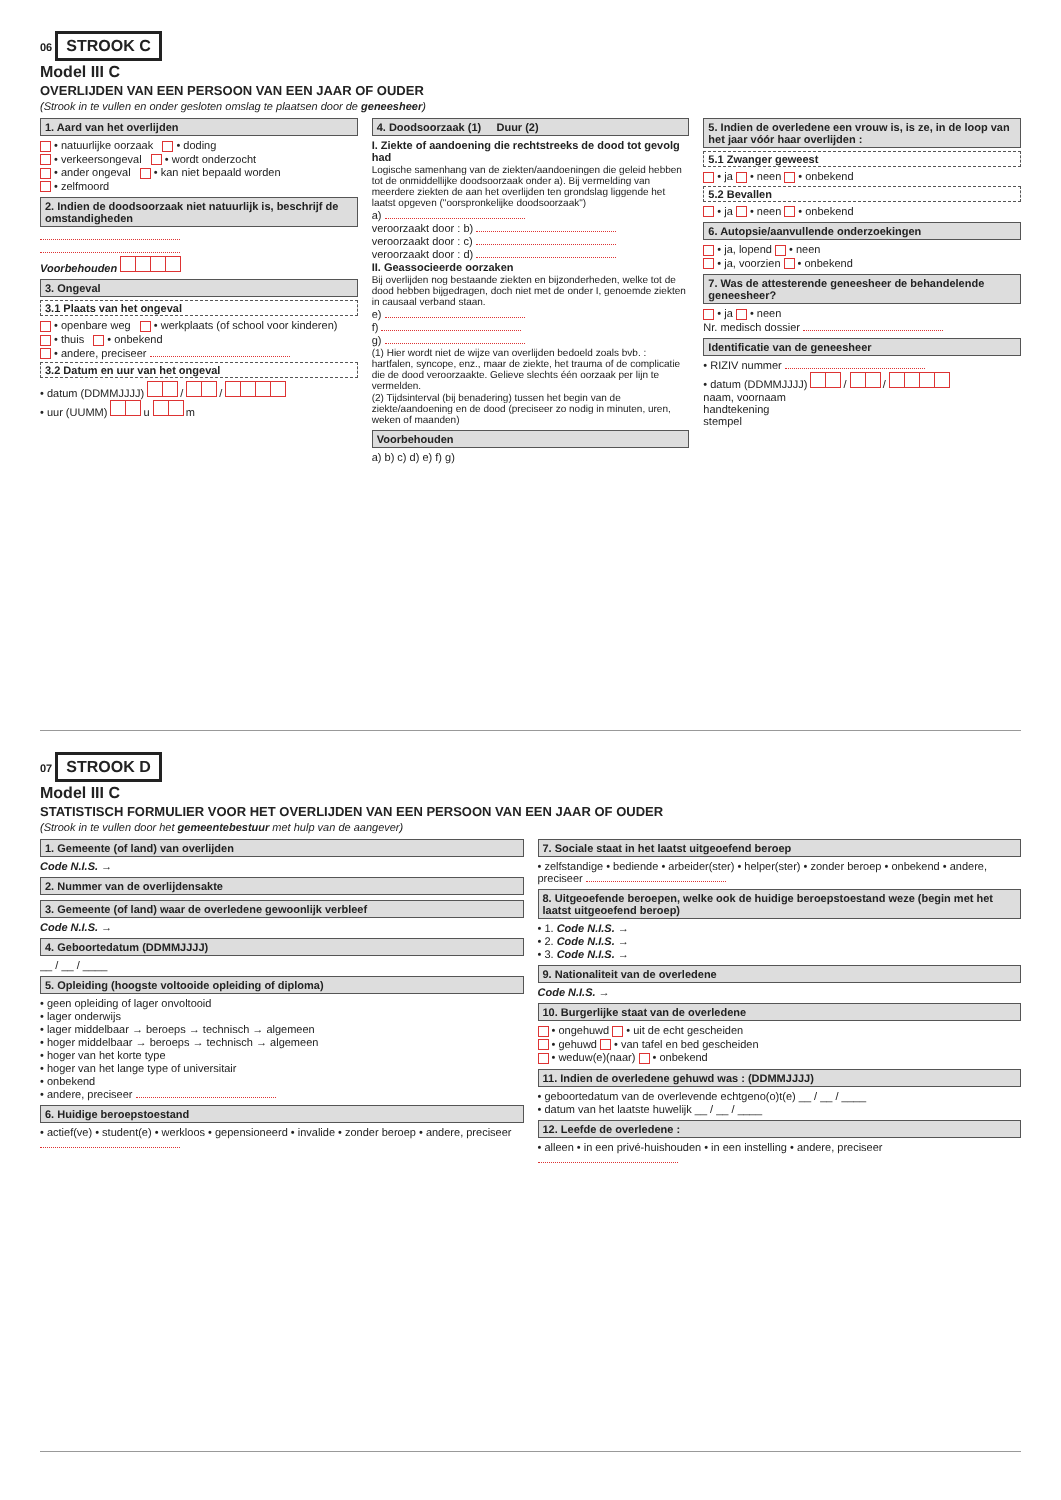06 STROOK C
Model III C
OVERLIJDEN VAN EEN PERSOON VAN EEN JAAR OF OUDER
(Strook in te vullen en onder gesloten omslag te plaatsen door de geneesheer)
1. Aard van het overlijden
• natuurlijke oorzaak • doding
• verkeersongeval • wordt onderzocht
• ander ongeval • kan niet bepaald worden
• zelfmoord
2. Indien de doodsoorzaak niet natuurlijk is, beschrijf de omstandigheden
Voorbehouden
3. Ongeval
3.1 Plaats van het ongeval
• openbare weg • werkplaats (of school voor kinderen)
• thuis • onbekend
• andere, preciseer
3.2 Datum en uur van het ongeval
• datum (DDMMJJJJ) / /
• uur (UUMM) u m
4. Doodsoorzaak (1) Duur (2)
I. Ziekte of aandoening die rechtstreeks de dood tot gevolg had
Logische samenhang van de ziekten/aandoeningen die geleid hebben tot de onmiddellijke doodsoorzaak onder a). Bij vermelding van meerdere ziekten de aan het overlijden ten grondslag liggende het laatst opgeven ("oorspronkelijke doodsoorzaak")
a)
veroorzaakt door : b)
veroorzaakt door : c)
veroorzaakt door : d)
II. Geassocieerde oorzaken
Bij overlijden nog bestaande ziekten en bijzonderheden, welke tot de dood hebben bijgedragen, doch niet met de onder I, genoemde ziekten in causaal verband staan.
e)
f)
g)
(1) Hier wordt niet de wijze van overlijden bedoeld zoals bvb. : hartfalen, syncope, enz., maar de ziekte, het trauma of de complicatie die de dood veroorzaakte. Gelieve slechts één oorzaak per lijn te vermelden.
(2) Tijdsinterval (bij benadering) tussen het begin van de ziekte/aandoening en de dood (preciseer zo nodig in minuten, uren, weken of maanden)
Voorbehouden
a) b) c) d) e) f) g)
5. Indien de overledene een vrouw is, is ze, in de loop van het jaar vóór haar overlijden :
5.1 Zwanger geweest
• ja • neen • onbekend
5.2 Bevallen
• ja • neen • onbekend
6. Autopsie/aanvullende onderzoekingen
• ja, lopend • neen
• ja, voorzien • onbekend
7. Was de attesterende geneesheer de behandelende geneesheer?
• ja • neen
Nr. medisch dossier
Identificatie van de geneesheer
• RIZIV nummer
• datum (DDMMJJJJ) / /
naam, voornaam
handtekening
stempel
07 STROOK D
Model III C
STATISTISCH FORMULIER VOOR HET OVERLIJDEN VAN EEN PERSOON VAN EEN JAAR OF OUDER
(Strook in te vullen door het gemeentebestuur met hulp van de aangever)
1. Gemeente (of land) van overlijden
Code N.I.S. →
2. Nummer van de overlijdensakte
3. Gemeente (of land) waar de overledene gewoonlijk verbleef
Code N.I.S. →
4. Geboortedatum (DDMMJJJJ)
__ / __ / ____
5. Opleiding (hoogste voltooide opleiding of diploma)
• geen opleiding of lager onvoltooid
• lager onderwijs
• lager middelbaar → beroeps → technisch → algemeen
• hoger middelbaar → beroeps → technisch → algemeen
• hoger van het korte type
• hoger van het lange type of universitair
• onbekend
• andere, preciseer
6. Huidige beroepstoestand
• actief(ve) • student(e) • werkloos • gepensioneerd • invalide • zonder beroep • andere, preciseer
7. Sociale staat in het laatst uitgeoefend beroep
• zelfstandige • bediende • arbeider(ster) • helper(ster) • zonder beroep • onbekend • andere, preciseer
8. Uitgeoefende beroepen, welke ook de huidige beroepstoestand weze (begin met het laatst uitgeoefend beroep)
• 1. Code N.I.S. →
• 2. Code N.I.S. →
• 3. Code N.I.S. →
9. Nationaliteit van de overledene
Code N.I.S. →
10. Burgerlijke staat van de overledene
• ongehuwd • uit de echt gescheiden
• gehuwd • van tafel en bed gescheiden
• weduw(e)(naar) • onbekend
11. Indien de overledene gehuwd was : (DDMMJJJJ)
• geboortedatum van de overlevende echtgeno(o)t(e) __ / __ / ____
• datum van het laatste huwelijk __ / __ / ____
12. Leefde de overledene :
• alleen • in een privé-huishouden • in een instelling • andere, preciseer